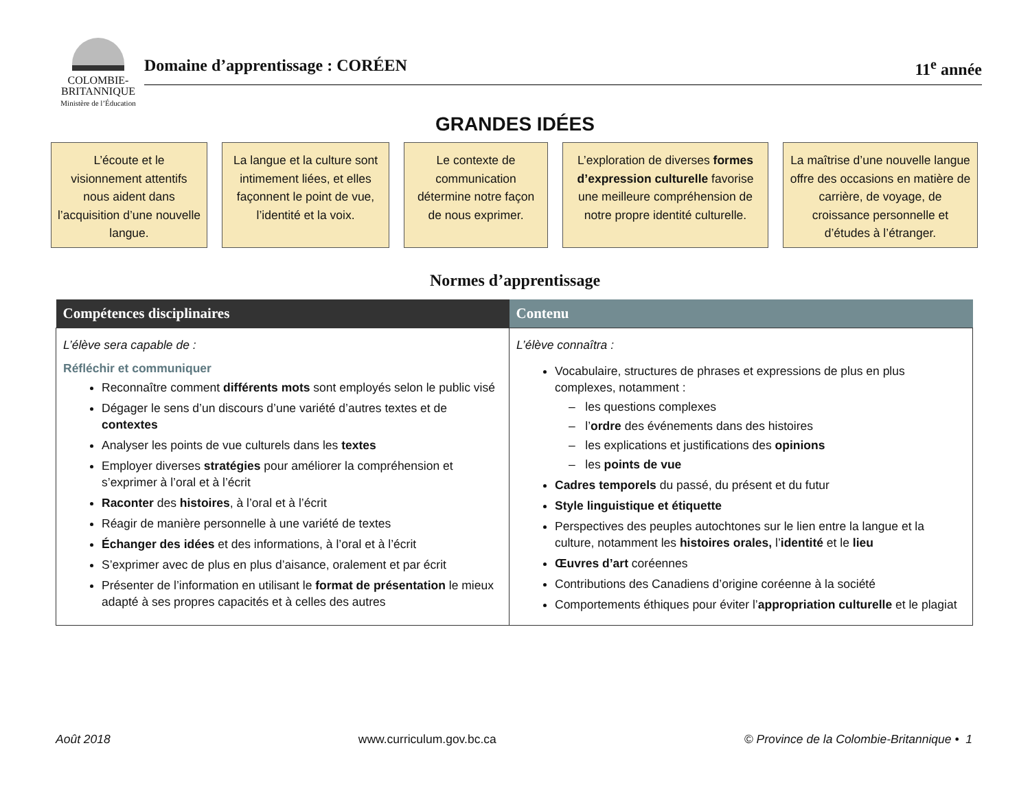COLOMBIE-
BRITANNIQUE
Ministère de l’Éducation
Domaine d’apprentissage : CORÉEN 11<sup>e</sup> année
GRANDES IDÉES
L’écoute et le visionnement attentifs nous aident dans l’acquisition d’une nouvelle langue.
La langue et la culture sont intimement liées, et elles façonnent le point de vue, l’identité et la voix.
Le contexte de communication détermine notre façon de nous exprimer.
L’exploration de diverses formes d’expression culturelle favorise une meilleure compréhension de notre propre identité culturelle.
La maîtrise d’une nouvelle langue offre des occasions en matière de carrière, de voyage, de croissance personnelle et d’études à l’étranger.
Normes d’apprentissage
| Compétences disciplinaires | Contenu |
| --- | --- |
| L’élève sera capable de : Réfléchir et communiquer Reconnaître comment différents mots sont employés selon le public visé Dégager le sens d’un discours d’une variété d’autres textes et de contextes Analyser les points de vue culturels dans les textes Employer diverses stratégies pour améliorer la compréhension et s’exprimer à l’oral et à l’écrit Raconter des histoires , à l’oral et à l’écrit Réagir de manière personnelle à une variété de textes Échanger des idées et des informations, à l’oral et à l’écrit S’exprimer avec de plus en plus d’aisance, oralement et par écrit Présenter de l’information en utilisant le format de présentation le mieux adapté à ses propres capacités et à celles des autres | L’élève connaîtra : Vocabulaire, structures de phrases et expressions de plus en plus complexes, notamment : – les questions complexes – l’ ordre des événements dans des histoires – les explications et justifications des opinions – les points de vue Cadres temporels du passé, du présent et du futur Style linguistique et étiquette Perspectives des peuples autochtones sur le lien entre la langue et la culture, notamment les histoires orales, l’ identité et le lieu Œuvres d’art coréennes Contributions des Canadiens d’origine coréenne à la société Comportements éthiques pour éviter l’ appropriation culturelle et le plagiat |
Août 2018 www.curriculum.gov.bc.ca © Province de la Colombie-Britannique • 1